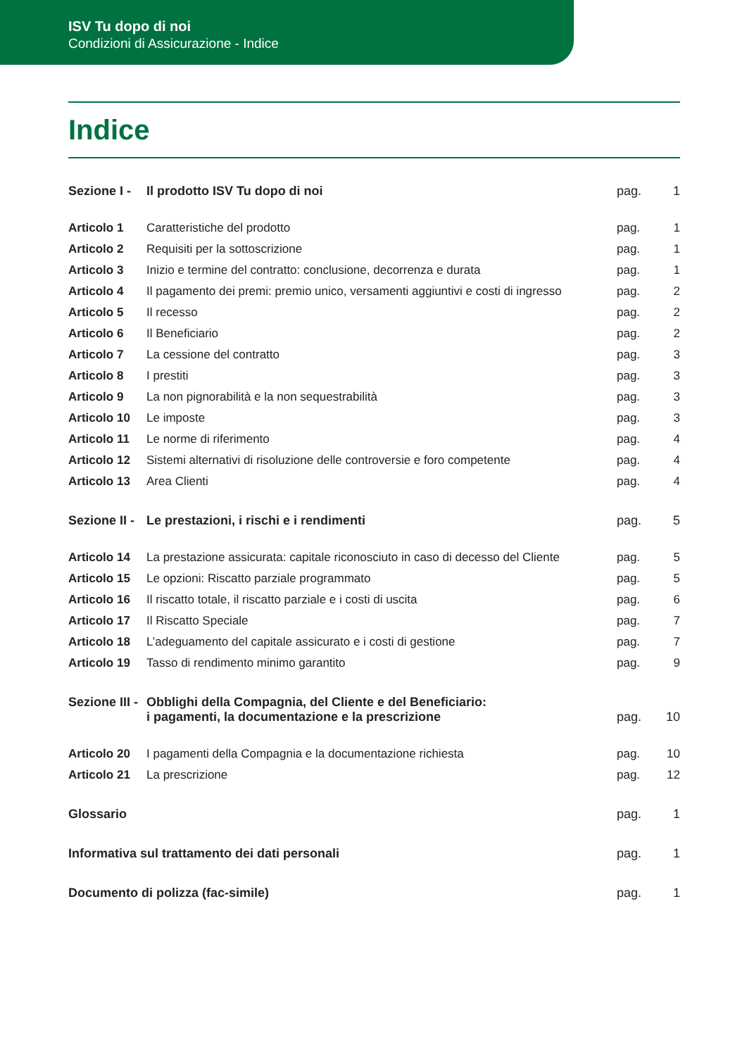ISV Tu dopo di noi
Condizioni di Assicurazione - Indice
Indice
| Sezione I - | Il prodotto ISV Tu dopo di noi | pag. | 1 |
| Articolo 1 | Caratteristiche del prodotto | pag. | 1 |
| Articolo 2 | Requisiti per la sottoscrizione | pag. | 1 |
| Articolo 3 | Inizio e termine del contratto: conclusione, decorrenza e durata | pag. | 1 |
| Articolo 4 | Il pagamento dei premi: premio unico, versamenti aggiuntivi e costi di ingresso | pag. | 2 |
| Articolo 5 | Il recesso | pag. | 2 |
| Articolo 6 | Il Beneficiario | pag. | 2 |
| Articolo 7 | La cessione del contratto | pag. | 3 |
| Articolo 8 | I prestiti | pag. | 3 |
| Articolo 9 | La non pignorabilità e la non sequestrabilità | pag. | 3 |
| Articolo 10 | Le imposte | pag. | 3 |
| Articolo 11 | Le norme di riferimento | pag. | 4 |
| Articolo 12 | Sistemi alternativi di risoluzione delle controversie e foro competente | pag. | 4 |
| Articolo 13 | Area Clienti | pag. | 4 |
| Sezione II - | Le prestazioni, i rischi e i rendimenti | pag. | 5 |
| Articolo 14 | La prestazione assicurata: capitale riconosciuto in caso di decesso del Cliente | pag. | 5 |
| Articolo 15 | Le opzioni: Riscatto parziale programmato | pag. | 5 |
| Articolo 16 | Il riscatto totale, il riscatto parziale e i costi di uscita | pag. | 6 |
| Articolo 17 | Il Riscatto Speciale | pag. | 7 |
| Articolo 18 | L’adeguamento del capitale assicurato e i costi di gestione | pag. | 7 |
| Articolo 19 | Tasso di rendimento minimo garantito | pag. | 9 |
| Sezione III - | Obblighi della Compagnia, del Cliente e del Beneficiario: i pagamenti, la documentazione e la prescrizione | pag. | 10 |
| Articolo 20 | I pagamenti della Compagnia e la documentazione richiesta | pag. | 10 |
| Articolo 21 | La prescrizione | pag. | 12 |
| Glossario | | pag. | 1 |
| Informativa sul trattamento dei dati personali | | pag. | 1 |
| Documento di polizza (fac-simile) | | pag. | 1 |